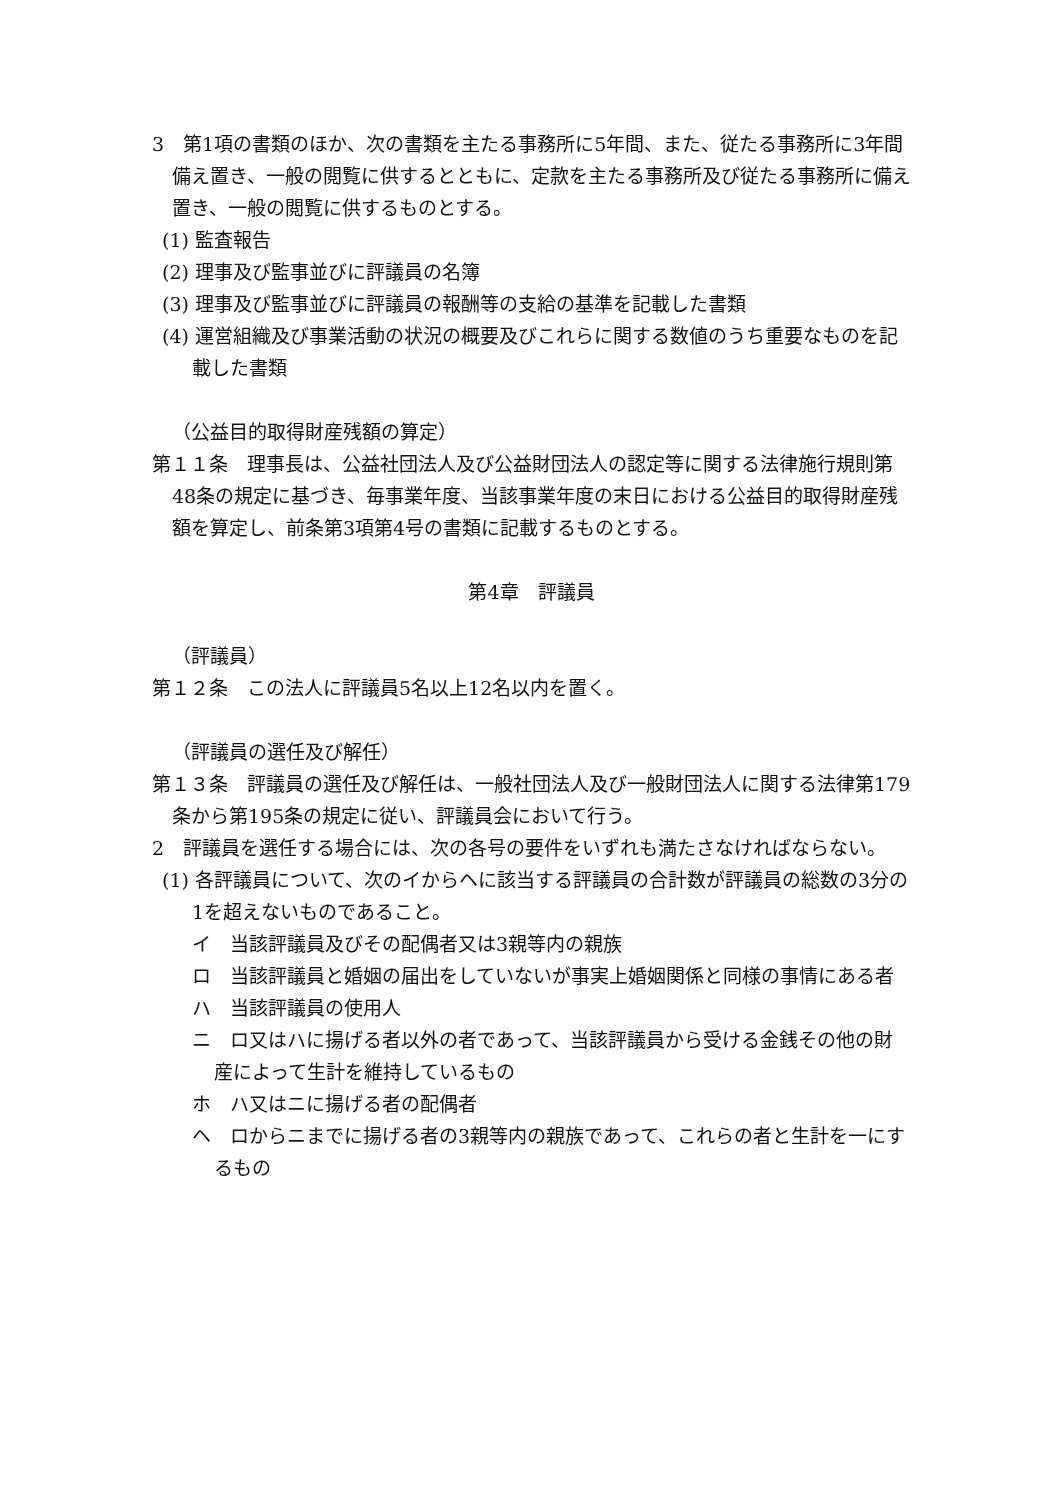3　第1項の書類のほか、次の書類を主たる事務所に5年間、また、従たる事務所に3年間備え置き、一般の閲覧に供するとともに、定款を主たる事務所及び従たる事務所に備え置き、一般の閲覧に供するものとする。
(1) 監査報告
(2) 理事及び監事並びに評議員の名簿
(3) 理事及び監事並びに評議員の報酬等の支給の基準を記載した書類
(4) 運営組織及び事業活動の状況の概要及びこれらに関する数値のうち重要なものを記載した書類
（公益目的取得財産残額の算定）
第１１条　理事長は、公益社団法人及び公益財団法人の認定等に関する法律施行規則第48条の規定に基づき、毎事業年度、当該事業年度の末日における公益目的取得財産残額を算定し、前条第3項第4号の書類に記載するものとする。
第4章　評議員
（評議員）
第１２条　この法人に評議員5名以上12名以内を置く。
（評議員の選任及び解任）
第１３条　評議員の選任及び解任は、一般社団法人及び一般財団法人に関する法律第179条から第195条の規定に従い、評議員会において行う。
2　評議員を選任する場合には、次の各号の要件をいずれも満たさなければならない。
(1) 各評議員について、次のイからヘに該当する評議員の合計数が評議員の総数の3分の1を超えないものであること。
イ　当該評議員及びその配偶者又は3親等内の親族
ロ　当該評議員と婚姻の届出をしていないが事実上婚姻関係と同様の事情にある者
ハ　当該評議員の使用人
ニ　ロ又はハに揚げる者以外の者であって、当該評議員から受ける金銭その他の財産によって生計を維持しているもの
ホ　ハ又はニに揚げる者の配偶者
ヘ　ロからニまでに揚げる者の3親等内の親族であって、これらの者と生計を一にするもの